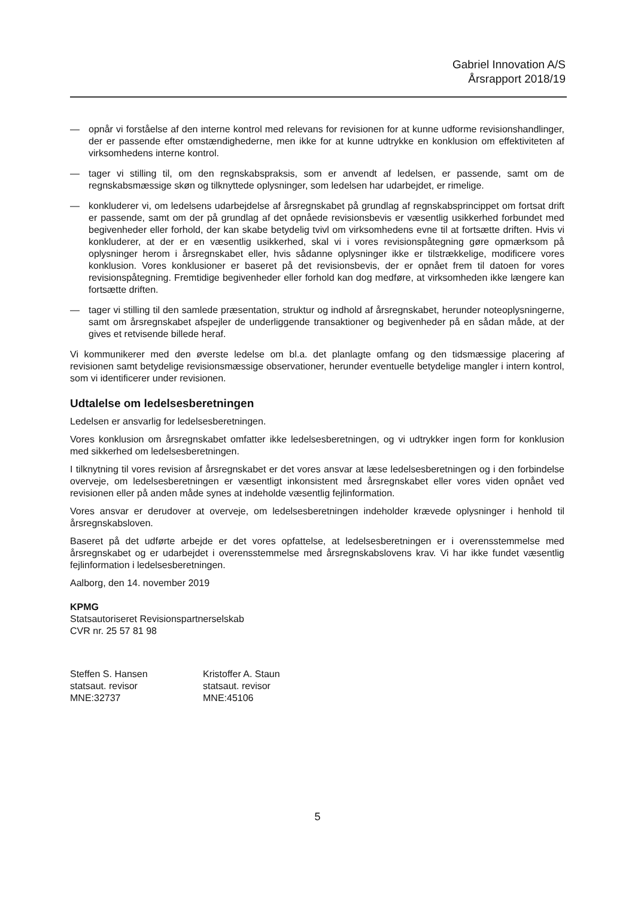Gabriel Innovation A/S
Årsrapport 2018/19
— opnår vi forståelse af den interne kontrol med relevans for revisionen for at kunne udforme revisionshandlinger, der er passende efter omstændighederne, men ikke for at kunne udtrykke en konklusion om effektiviteten af virksomhedens interne kontrol.
— tager vi stilling til, om den regnskabspraksis, som er anvendt af ledelsen, er passende, samt om de regnskabsmæssige skøn og tilknyttede oplysninger, som ledelsen har udarbejdet, er rimelige.
— konkluderer vi, om ledelsens udarbejdelse af årsregnskabet på grundlag af regnskabsprincippet om fortsat drift er passende, samt om der på grundlag af det opnåede revisionsbevis er væsentlig usikkerhed forbundet med begivenheder eller forhold, der kan skabe betydelig tvivl om virksomhedens evne til at fortsætte driften. Hvis vi konkluderer, at der er en væsentlig usikkerhed, skal vi i vores revisionspåtegning gøre opmærksom på oplysninger herom i årsregnskabet eller, hvis sådanne oplysninger ikke er tilstrækkelige, modificere vores konklusion. Vores konklusioner er baseret på det revisionsbevis, der er opnået frem til datoen for vores revisionspåtegning. Fremtidige begivenheder eller forhold kan dog medføre, at virksomheden ikke længere kan fortsætte driften.
— tager vi stilling til den samlede præsentation, struktur og indhold af årsregnskabet, herunder noteoplysningerne, samt om årsregnskabet afspejler de underliggende transaktioner og begivenheder på en sådan måde, at der gives et retvisende billede heraf.
Vi kommunikerer med den øverste ledelse om bl.a. det planlagte omfang og den tidsmæssige placering af revisionen samt betydelige revisionsmæssige observationer, herunder eventuelle betydelige mangler i intern kontrol, som vi identificerer under revisionen.
Udtalelse om ledelsesberetningen
Ledelsen er ansvarlig for ledelsesberetningen.
Vores konklusion om årsregnskabet omfatter ikke ledelsesberetningen, og vi udtrykker ingen form for konklusion med sikkerhed om ledelsesberetningen.
I tilknytning til vores revision af årsregnskabet er det vores ansvar at læse ledelsesberetningen og i den forbindelse overveje, om ledelsesberetningen er væsentligt inkonsistent med årsregnskabet eller vores viden opnået ved revisionen eller på anden måde synes at indeholde væsentlig fejlinformation.
Vores ansvar er derudover at overveje, om ledelsesberetningen indeholder krævede oplysninger i henhold til årsregnskabsloven.
Baseret på det udførte arbejde er det vores opfattelse, at ledelsesberetningen er i overensstemmelse med årsregnskabet og er udarbejdet i overensstemmelse med årsregnskabslovens krav. Vi har ikke fundet væsentlig fejlinformation i ledelsesberetningen.
Aalborg, den 14. november 2019
KPMG
Statsautoriseret Revisionspartnerselskab
CVR nr. 25 57 81 98
Steffen S. Hansen
statsaut. revisor
MNE:32737
Kristoffer A. Staun
statsaut. revisor
MNE:45106
5